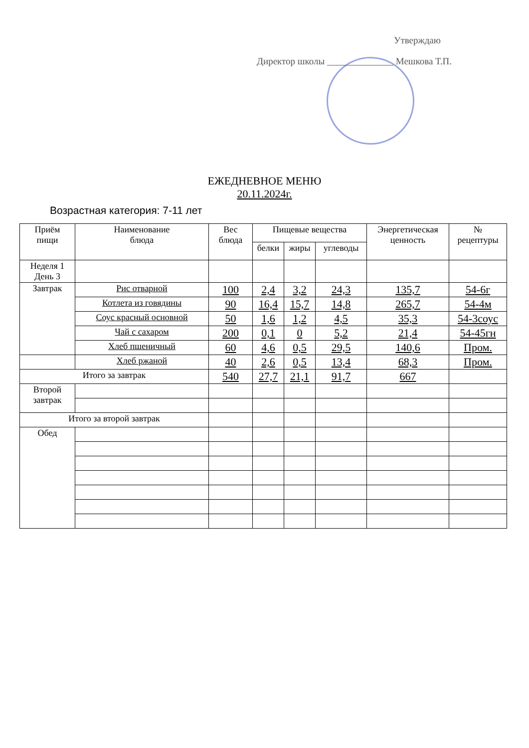Утверждаю
Директор школы ______________ Мешкова Т.П.
ЕЖЕДНЕВНОЕ МЕНЮ
20.11.2024г.
Возрастная категория: 7-11 лет
| Приём пищи | Наименование блюда | Вес блюда | Пищевые вещества | | | Энергетическая ценность | № рецептуры |
| --- | --- | --- | --- | --- | --- | --- | --- |
| | | | белки | жиры | углеводы | | |
| Неделя 1 День 3 | | | | | | | |
| Завтрак | Рис отварной | 100 | 2,4 | 3,2 | 24,3 | 135,7 | 54-6г |
| | Котлета из говядины | 90 | 16,4 | 15,7 | 14,8 | 265,7 | 54-4м |
| | Соус красный основной | 50 | 1,6 | 1,2 | 4,5 | 35,3 | 54-3соус |
| | Чай с сахаром | 200 | 0,1 | 0 | 5,2 | 21,4 | 54-45гн |
| | Хлеб пшеничный | 60 | 4,6 | 0,5 | 29,5 | 140,6 | Пром. |
| | Хлеб ржаной | 40 | 2,6 | 0,5 | 13,4 | 68,3 | Пром. |
| Итого за завтрак | | 540 | 27,7 | 21,1 | 91,7 | 667 | |
| Второй завтрак | | | | | | | |
| Итого за второй завтрак | | | | | | | |
| Обед | | | | | | | |